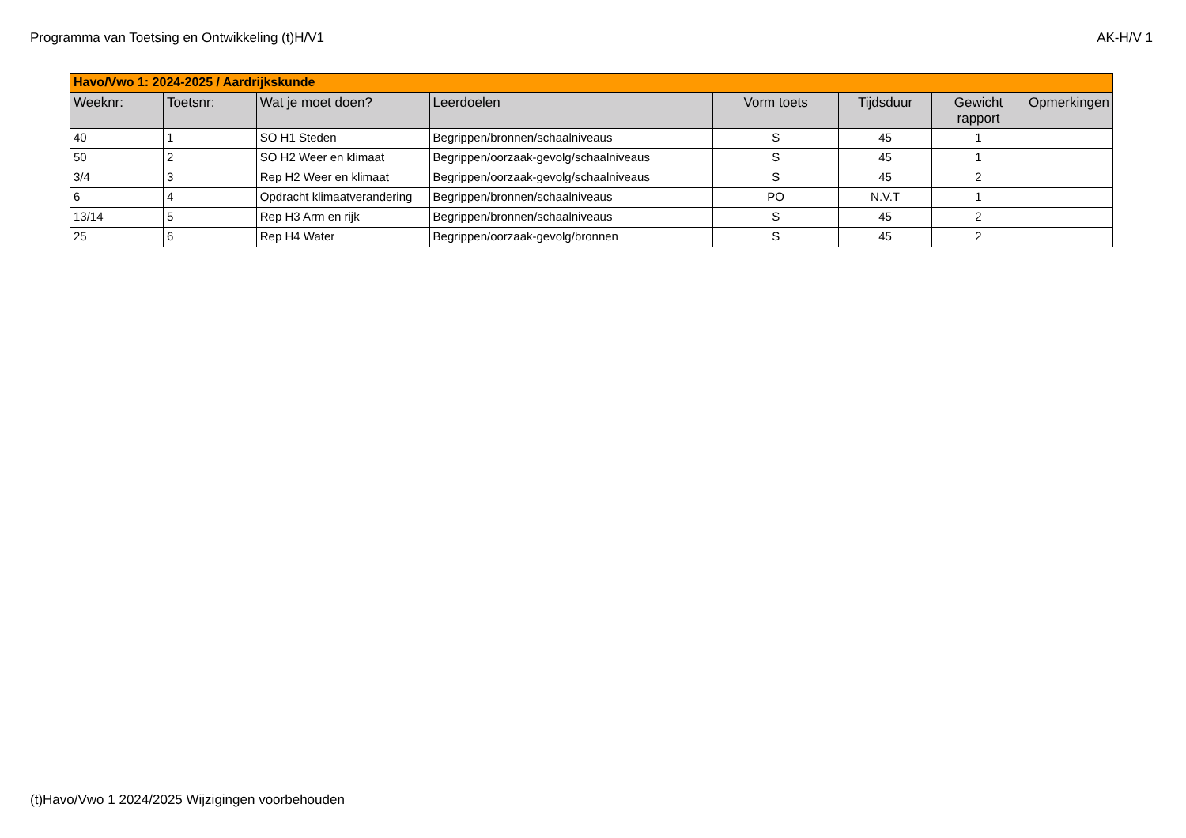Programma van Toetsing en Ontwikkeling (t)H/V1 AK-H/V 1
| Havo/Vwo 1: 2024-2025 / Aardrijkskunde | | | | | | | |
| Weeknr: | Toetsnr: | Wat je moet doen? | Leerdoelen | Vorm toets | Tijdsduur | Gewicht rapport | Opmerkingen |
| 40 | 1 | SO H1 Steden | Begrippen/bronnen/schaalniveaus | S | 45 | 1 | |
| 50 | 2 | SO H2 Weer en klimaat | Begrippen/oorzaak-gevolg/schaalniveaus | S | 45 | 1 | |
| 3/4 | 3 | Rep H2 Weer en klimaat | Begrippen/oorzaak-gevolg/schaalniveaus | S | 45 | 2 | |
| 6 | 4 | Opdracht klimaatverandering | Begrippen/bronnen/schaalniveaus | PO | N.V.T | 1 | |
| 13/14 | 5 | Rep H3 Arm en rijk | Begrippen/bronnen/schaalniveaus | S | 45 | 2 | |
| 25 | 6 | Rep H4 Water | Begrippen/oorzaak-gevolg/bronnen | S | 45 | 2 | |
(t)Havo/Vwo 1 2024/2025 Wijzigingen voorbehouden